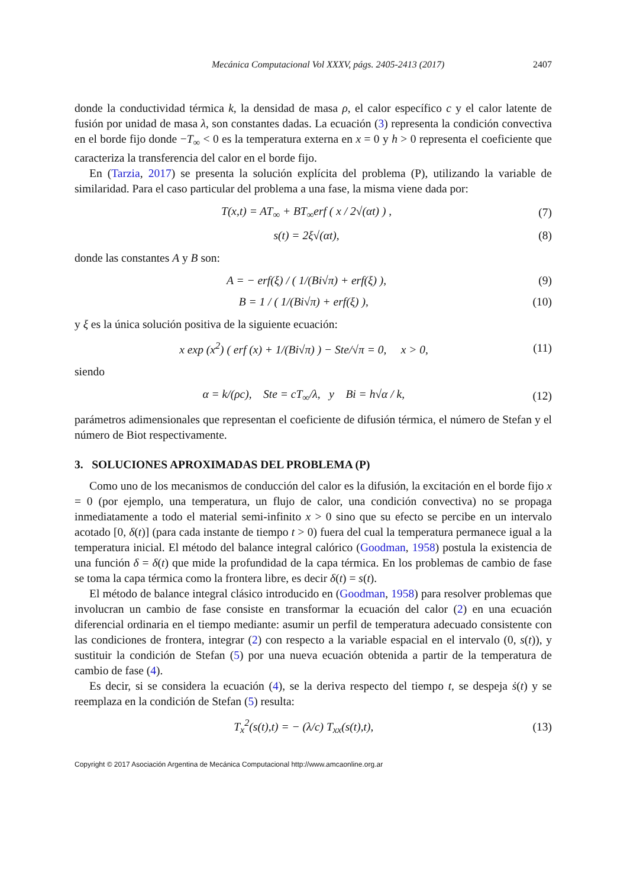Mecánica Computacional Vol XXXV, págs. 2405-2413 (2017) 2407
donde la conductividad térmica k, la densidad de masa ρ, el calor específico c y el calor latente de fusión por unidad de masa λ, son constantes dadas. La ecuación (3) representa la condición convectiva en el borde fijo donde −T<sub>∞</sub> < 0 es la temperatura externa en x = 0 y h > 0 representa el coeficiente que caracteriza la transferencia del calor en el borde fijo.
En (Tarzia, 2017) se presenta la solución explícita del problema (P), utilizando la variable de similaridad. Para el caso particular del problema a una fase, la misma viene dada por:
T(x,t) = AT<sub>∞</sub> + BT<sub>∞</sub>erf ( x / 2√(αt) ) , (7)
s(t) = 2ξ√(αt), (8)
donde las constantes A y B son:
A = − erf(ξ) / ( 1/(Bi√π) + erf(ξ) ), (9)
B = 1 / ( 1/(Bi√π) + erf(ξ) ), (10)
y ξ es la única solución positiva de la siguiente ecuación:
x exp (x<sup>2</sup>) ( erf (x) + 1/(Bi√π) ) − Ste/√π = 0, x > 0, (11)
siendo
α = k/(ρc), Ste = cT<sub>∞</sub>/λ, y Bi = h√α / k, (12)
parámetros adimensionales que representan el coeficiente de difusión térmica, el número de Stefan y el número de Biot respectivamente.
3. SOLUCIONES APROXIMADAS DEL PROBLEMA (P)
Como uno de los mecanismos de conducción del calor es la difusión, la excitación en el borde fijo x = 0 (por ejemplo, una temperatura, un flujo de calor, una condición convectiva) no se propaga inmediatamente a todo el material semi-infinito x > 0 sino que su efecto se percibe en un intervalo acotado [0, δ(t)] (para cada instante de tiempo t > 0) fuera del cual la temperatura permanece igual a la temperatura inicial. El método del balance integral calórico (Goodman, 1958) postula la existencia de una función δ = δ(t) que mide la profundidad de la capa térmica. En los problemas de cambio de fase se toma la capa térmica como la frontera libre, es decir δ(t) = s(t).
El método de balance integral clásico introducido en (Goodman, 1958) para resolver problemas que involucran un cambio de fase consiste en transformar la ecuación del calor (2) en una ecuación diferencial ordinaria en el tiempo mediante: asumir un perfil de temperatura adecuado consistente con las condiciones de frontera, integrar (2) con respecto a la variable espacial en el intervalo (0, s(t)), y sustituir la condición de Stefan (5) por una nueva ecuación obtenida a partir de la temperatura de cambio de fase (4).
Es decir, si se considera la ecuación (4), se la deriva respecto del tiempo t, se despeja ṡ(t) y se reemplaza en la condición de Stefan (5) resulta:
T<sub>x</sub><sup>2</sup>(s(t),t) = − (λ/c) T<sub>xx</sub>(s(t),t), (13)
Copyright © 2017 Asociación Argentina de Mecánica Computacional http://www.amcaonline.org.ar